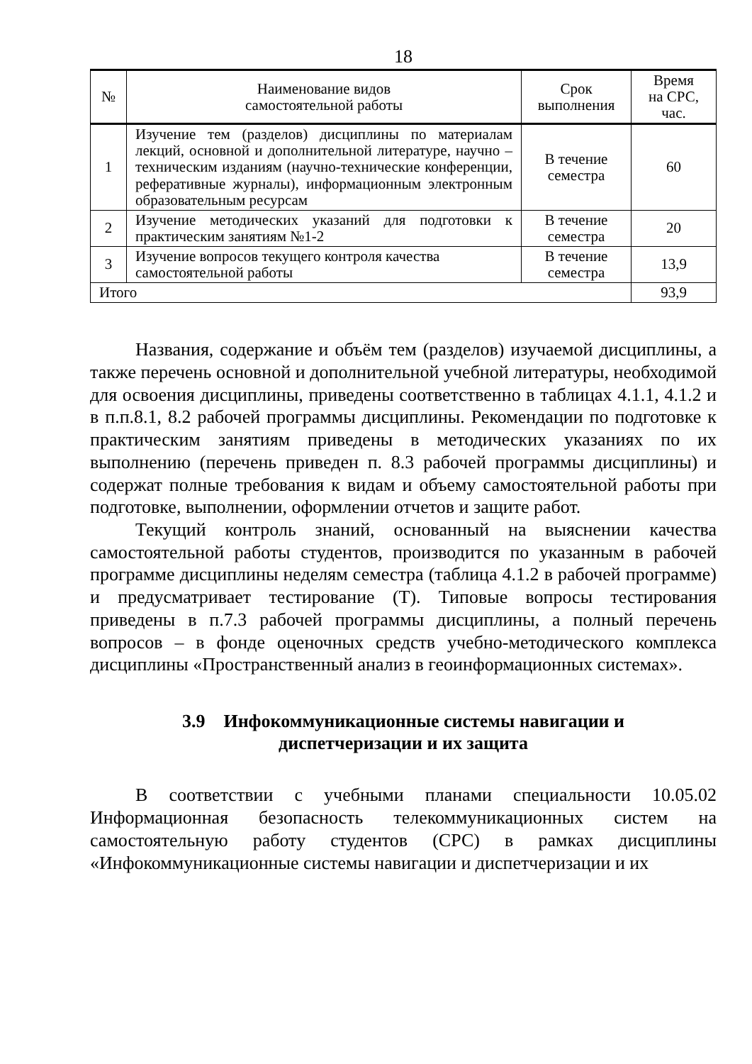18
| № | Наименование видов самостоятельной работы | Срок выполнения | Время на СРС, час. |
| --- | --- | --- | --- |
| 1 | Изучение тем (разделов) дисциплины по материалам лекций, основной и дополнительной литературе, научно – техническим изданиям (научно-технические конференции, реферативные журналы), информационным электронным образовательным ресурсам | В течение семестра | 60 |
| 2 | Изучение методических указаний для подготовки к практическим занятиям №1-2 | В течение семестра | 20 |
| 3 | Изучение вопросов текущего контроля качества самостоятельной работы | В течение семестра | 13,9 |
| Итого | | | 93,9 |
Названия, содержание и объём тем (разделов) изучаемой дисциплины, а также перечень основной и дополнительной учебной литературы, необходимой для освоения дисциплины, приведены соответственно в таблицах 4.1.1, 4.1.2 и в п.п.8.1, 8.2 рабочей программы дисциплины. Рекомендации по подготовке к практическим занятиям приведены в методических указаниях по их выполнению (перечень приведен п. 8.3 рабочей программы дисциплины) и содержат полные требования к видам и объему самостоятельной работы при подготовке, выполнении, оформлении отчетов и защите работ.
Текущий контроль знаний, основанный на выяснении качества самостоятельной работы студентов, производится по указанным в рабочей программе дисциплины неделям семестра (таблица 4.1.2 в рабочей программе) и предусматривает тестирование (Т). Типовые вопросы тестирования приведены в п.7.3 рабочей программы дисциплины, а полный перечень вопросов – в фонде оценочных средств учебно-методического комплекса дисциплины «Пространственный анализ в геоинформационных системах».
3.9 Инфокоммуникационные системы навигации и
диспетчеризации и их защита
В соответствии с учебными планами специальности 10.05.02 Информационная безопасность телекоммуникационных систем на самостоятельную работу студентов (СРС) в рамках дисциплины «Инфокоммуникационные системы навигации и диспетчеризации и их